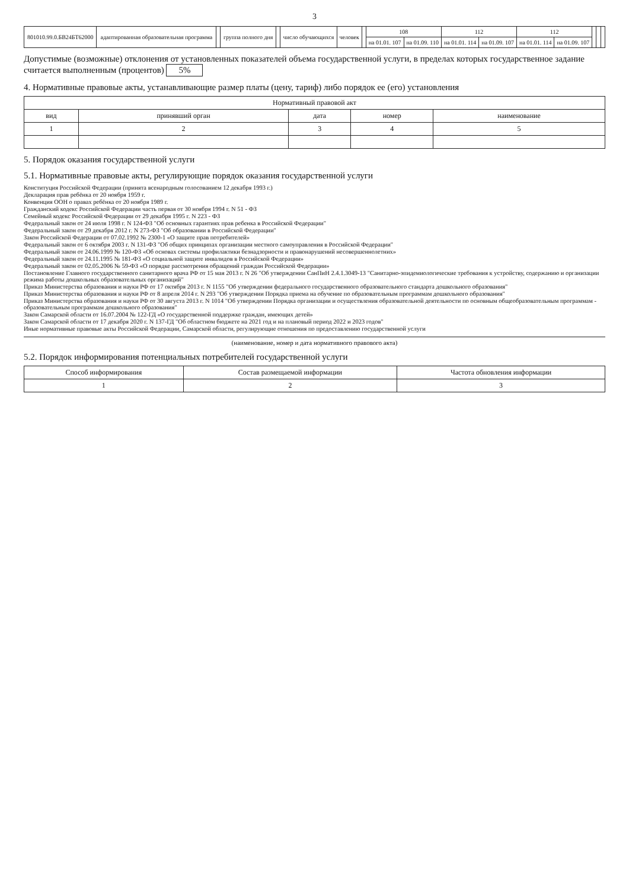3
| 801010.99.0.БВ24БТ62000 | адаптированная образовательная программа | | группа полного дня | | число обучающихся | человек | | 108 | | 112 | | 112 | | | | |
| | | | | | | | | на 01.01. 107 | на 01.09. 110 | на 01.01. 114 | на 01.09. 107 | на 01.01. 114 | на 01.09. 107 | | | |
Допустимые (возможные) отклонения от установленных показателей объема государственной услуги, в пределах которых государственное задание считается выполненным (процентов) 5%
4. Нормативные правовые акты, устанавливающие размер платы (цену, тариф) либо порядок ее (его) установления
| Нормативный правовой акт | | | | |
| --- | --- | --- | --- | --- |
| вид | принявший орган | дата | номер | наименование |
| 1 | 2 | 3 | 4 | 5 |
5. Порядок оказания государственной услуги
5.1. Нормативные правовые акты, регулирующие порядок оказания государственной услуги
Конституция Российской Федерации (принята всенародным голосованием 12 декабря 1993 г.)
Декларация прав ребёнка от 20 ноября 1959 г.
Конвенция ООН о правах ребёнка от 20 ноября 1989 г.
Гражданский кодекс Российской Федерации часть первая от 30 ноября 1994 г. N 51 - ФЗ
Семейный кодекс Российской Федерации от 29 декабря 1995 г. N 223 - ФЗ
Федеральный закон от 24 июля 1998 г. N 124-ФЗ "Об основных гарантиях прав ребенка в Российской Федерации"
Федеральный закон от 29 декабря 2012 г. N 273-ФЗ "Об образовании в Российской Федерации"
Закон Российской Федерации от 07.02.1992 № 2300-1 «О защите прав потребителей»
Федеральный закон от 6 октября 2003 г. N 131-ФЗ "Об общих принципах организации местного самоуправления в Российской Федерации"
Федеральный закон от 24.06.1999 № 120-ФЗ «Об основах системы профилактики безнадзорности и правонарушений несовершеннолетних»
Федеральный закон от 24.11.1995 № 181-ФЗ «О социальной защите инвалидов в Российской Федерации»
Федеральный закон от 02.05.2006 № 59-ФЗ «О порядке рассмотрения обращений граждан Российской Федерации»
Постановление Главного государственного санитарного врача РФ от 15 мая 2013 г. N 26 "Об утверждении СанПиН 2.4.1.3049-13 "Санитарно-эпидемиологические требования к устройству, содержанию и организации режима работы дошкольных образовательных организаций"
Приказ Министерства образования и науки РФ от 17 октября 2013 г. N 1155 "Об утверждении федерального государственного образовательного стандарта дошкольного образования"
Приказ Министерства образования и науки РФ от 8 апреля 2014 г. N 293 "Об утверждении Порядка приема на обучение по образовательным программам дошкольного образования"
Приказ Министерства образования и науки РФ от 30 августа 2013 г. N 1014 "Об утверждении Порядка организации и осуществления образовательной деятельности по основным общеобразовательным программам - образовательным программам дошкольного образования"
Закон Самарской области от 16.07.2004 № 122-ГД «О государственной поддержке граждан, имеющих детей»
Закон Самарской области от 17 декабря 2020 г. N 137-ГД "Об областном бюджете на 2021 год и на плановый период 2022 и 2023 годов"
Иные нормативные правовые акты Российской Федерации, Самарской области, регулирующие отношения по предоставлению государственной услуги
(наименование, номер и дата нормативного правового акта)
5.2. Порядок информирования потенциальных потребителей государственной услуги
| Способ информирования | Состав размещаемой информации | Частота обновления информации |
| --- | --- | --- |
| 1 | 2 | 3 |